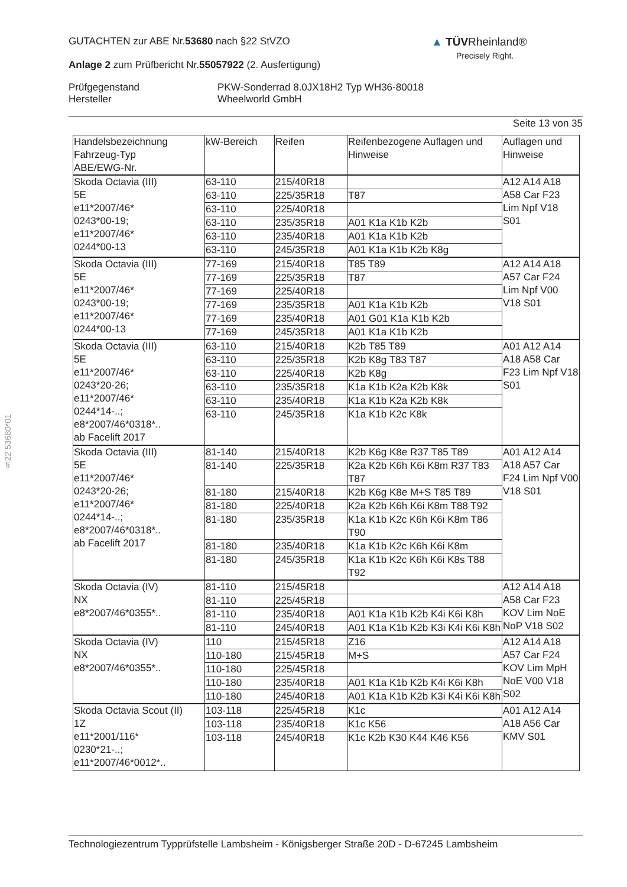GUTACHTEN zur ABE Nr.53680 nach §22 StVZO
Anlage 2 zum Prüfbericht Nr.55057922 (2. Ausfertigung)
Prüfgegenstand
Hersteller
PKW-Sonderrad 8.0JX18H2 Typ WH36-80018
Wheelworld GmbH
Seite 13 von 35
▲ TÜVRheinland®
Precisely Right.
§22 53680*01
| Handelsbezeichnung Fahrzeug-Typ ABE/EWG-Nr. | kW-Bereich | Reifen | Reifenbezogene Auflagen und Hinweise | Auflagen und Hinweise |
| --- | --- | --- | --- | --- |
| Skoda Octavia (III) 5E e11*2007/46* 0243*00-19; e11*2007/46* 0244*00-13 | 63-110 | 215/40R18 | | A12 A14 A18 A58 Car F23 Lim Npf V18 S01 |
| | 63-110 | 225/35R18 | T87 | |
| | 63-110 | 225/40R18 | | |
| | 63-110 | 235/35R18 | A01 K1a K1b K2b | |
| | 63-110 | 235/40R18 | A01 K1a K1b K2b | |
| | 63-110 | 245/35R18 | A01 K1a K1b K2b K8g | |
| Skoda Octavia (III) 5E e11*2007/46* 0243*00-19; e11*2007/46* 0244*00-13 | 77-169 | 215/40R18 | T85 T89 | A12 A14 A18 A57 Car F24 Lim Npf V00 V18 S01 |
| | 77-169 | 225/35R18 | T87 | |
| | 77-169 | 225/40R18 | | |
| | 77-169 | 235/35R18 | A01 K1a K1b K2b | |
| | 77-169 | 235/40R18 | A01 G01 K1a K1b K2b | |
| | 77-169 | 245/35R18 | A01 K1a K1b K2b | |
| Skoda Octavia (III) 5E e11*2007/46* 0243*20-26; e11*2007/46* 0244*14-..; e8*2007/46*0318*.. ab Facelift 2017 | 63-110 | 215/40R18 | K2b T85 T89 | A01 A12 A14 A18 A58 Car F23 Lim Npf V18 S01 |
| | 63-110 | 225/35R18 | K2b K8g T83 T87 | |
| | 63-110 | 225/40R18 | K2b K8g | |
| | 63-110 | 235/35R18 | K1a K1b K2a K2b K8k | |
| | 63-110 | 235/40R18 | K1a K1b K2a K2b K8k | |
| | 63-110 | 245/35R18 | K1a K1b K2c K8k | |
| Skoda Octavia (III) 5E e11*2007/46* 0243*20-26; e11*2007/46* 0244*14-..; e8*2007/46*0318*.. ab Facelift 2017 | 81-140 | 215/40R18 | K2b K6g K8e R37 T85 T89 | A01 A12 A14 A18 A57 Car F24 Lim Npf V00 V18 S01 |
| | 81-140 | 225/35R18 | K2a K2b K6h K6i K8m R37 T83 T87 | |
| | 81-180 | 215/40R18 | K2b K6g K8e M+S T85 T89 | |
| | 81-180 | 225/40R18 | K2a K2b K6h K6i K8m T88 T92 | |
| | 81-180 | 235/35R18 | K1a K1b K2c K6h K6i K8m T86 T90 | |
| | 81-180 | 235/40R18 | K1a K1b K2c K6h K6i K8m | |
| | 81-180 | 245/35R18 | K1a K1b K2c K6h K6i K8s T88 T92 | |
| Skoda Octavia (IV) NX e8*2007/46*0355*.. | 81-110 | 215/45R18 | | A12 A14 A18 A58 Car F23 KOV Lim NoE NoP V18 S02 |
| | 81-110 | 225/45R18 | | |
| | 81-110 | 235/40R18 | A01 K1a K1b K2b K4i K6i K8h | |
| | 81-110 | 245/40R18 | A01 K1a K1b K2b K3i K4i K6i K8h | |
| Skoda Octavia (IV) NX e8*2007/46*0355*.. | 110 | 215/45R18 | Z16 | A12 A14 A18 A57 Car F24 KOV Lim MpH NoE V00 V18 S02 |
| | 110-180 | 215/45R18 | M+S | |
| | 110-180 | 225/45R18 | | |
| | 110-180 | 235/40R18 | A01 K1a K1b K2b K4i K6i K8h | |
| | 110-180 | 245/40R18 | A01 K1a K1b K2b K3i K4i K6i K8h | |
| Skoda Octavia Scout (II) 1Z e11*2001/116* 0230*21-..; e11*2007/46*0012*.. | 103-118 | 225/45R18 | K1c | A01 A12 A14 A18 A56 Car KMV S01 |
| | 103-118 | 235/40R18 | K1c K56 | |
| | 103-118 | 245/40R18 | K1c K2b K30 K44 K46 K56 | |
Technologiezentrum Typprüfstelle Lambsheim - Königsberger Straße 20D - D-67245 Lambsheim